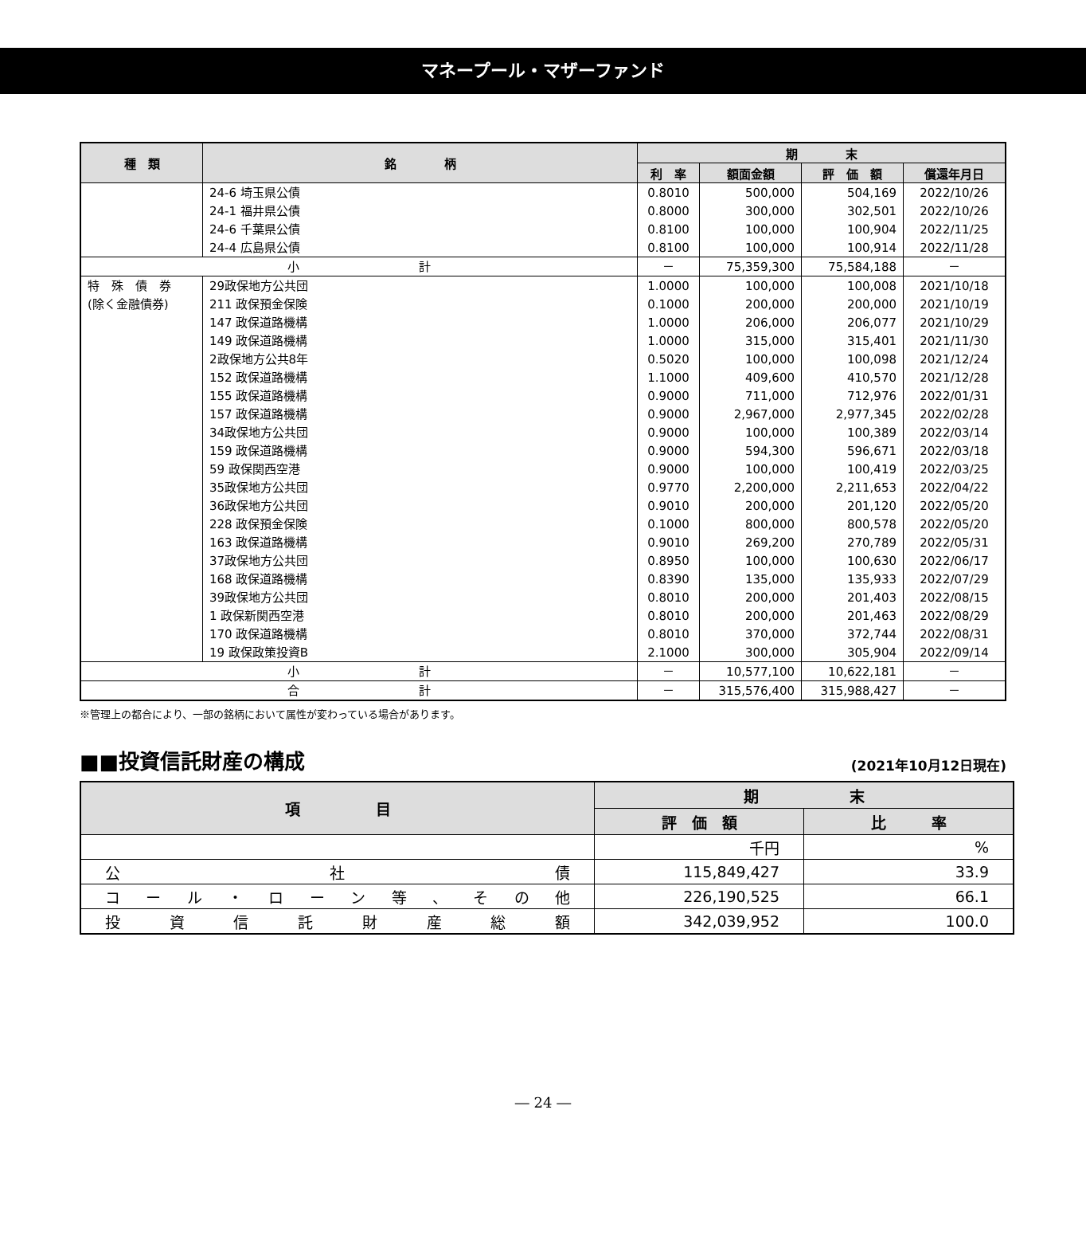マネープール・マザーファンド
| 種 類 | 銘 柄 | 期 末 | | | |
| --- | --- | --- | --- | --- | --- |
| | | 利 率 | 額面金額 | 評 価 額 | 償還年月日 |
| | 24-6 埼玉県公債 | 0.8010 | 500,000 | 504,169 | 2022/10/26 |
| | 24-1 福井県公債 | 0.8000 | 300,000 | 302,501 | 2022/10/26 |
| | 24-6 千葉県公債 | 0.8100 | 100,000 | 100,904 | 2022/11/25 |
| | 24-4 広島県公債 | 0.8100 | 100,000 | 100,914 | 2022/11/28 |
| 小 計 | | － | 75,359,300 | 75,584,188 | － |
| 特 殊 債 券 | 29政保地方公共団 | 1.0000 | 100,000 | 100,008 | 2021/10/18 |
| (除く金融債券) | 211 政保預金保険 | 0.1000 | 200,000 | 200,000 | 2021/10/19 |
| | 147 政保道路機構 | 1.0000 | 206,000 | 206,077 | 2021/10/29 |
| | 149 政保道路機構 | 1.0000 | 315,000 | 315,401 | 2021/11/30 |
| | 2政保地方公共8年 | 0.5020 | 100,000 | 100,098 | 2021/12/24 |
| | 152 政保道路機構 | 1.1000 | 409,600 | 410,570 | 2021/12/28 |
| | 155 政保道路機構 | 0.9000 | 711,000 | 712,976 | 2022/01/31 |
| | 157 政保道路機構 | 0.9000 | 2,967,000 | 2,977,345 | 2022/02/28 |
| | 34政保地方公共団 | 0.9000 | 100,000 | 100,389 | 2022/03/14 |
| | 159 政保道路機構 | 0.9000 | 594,300 | 596,671 | 2022/03/18 |
| | 59 政保関西空港 | 0.9000 | 100,000 | 100,419 | 2022/03/25 |
| | 35政保地方公共団 | 0.9770 | 2,200,000 | 2,211,653 | 2022/04/22 |
| | 36政保地方公共団 | 0.9010 | 200,000 | 201,120 | 2022/05/20 |
| | 228 政保預金保険 | 0.1000 | 800,000 | 800,578 | 2022/05/20 |
| | 163 政保道路機構 | 0.9010 | 269,200 | 270,789 | 2022/05/31 |
| | 37政保地方公共団 | 0.8950 | 100,000 | 100,630 | 2022/06/17 |
| | 168 政保道路機構 | 0.8390 | 135,000 | 135,933 | 2022/07/29 |
| | 39政保地方公共団 | 0.8010 | 200,000 | 201,403 | 2022/08/15 |
| | 1 政保新関西空港 | 0.8010 | 200,000 | 201,463 | 2022/08/29 |
| | 170 政保道路機構 | 0.8010 | 370,000 | 372,744 | 2022/08/31 |
| | 19 政保政策投資B | 2.1000 | 300,000 | 305,904 | 2022/09/14 |
| 小 計 | | － | 10,577,100 | 10,622,181 | － |
| 合 計 | | － | 315,576,400 | 315,988,427 | － |
※管理上の都合により、一部の銘柄において属性が変わっている場合があります。
■■投資信託財産の構成 (2021年10月12日現在)
| 項 目 | 期 末 | |
| --- | --- | --- |
| | 評 価 額 | 比 率 |
| | 千円 | % |
| 公 社 債 | 115,849,427 | 33.9 |
| コ ー ル ・ ロ ー ン 等 、 そ の 他 | 226,190,525 | 66.1 |
| 投 資 信 託 財 産 総 額 | 342,039,952 | 100.0 |
― 24 ―